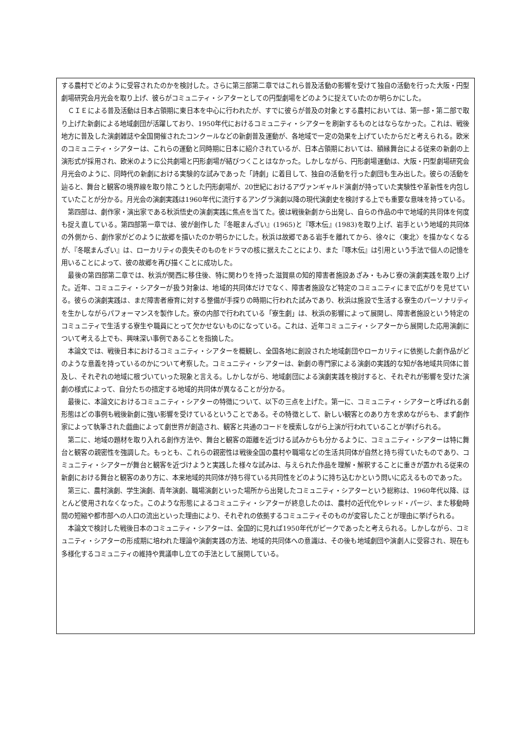する農村でどのように受容されたのかを検討した。さらに第三部第二章ではこれら普及活動の影響を受けて独自の活動を行った大阪・円型劇場研究会月光会を取り上げ、彼らがコミュニティ・シアターとしての円型劇場をどのように捉えていたのか明らかにした。
ＣＩＥによる普及活動は日本占領期に東日本を中心に行われたが、すでに彼らが普及の対象とする農村においては、第一部・第二部で取り上げた新劇による地域劇団が活躍しており、1950年代におけるコミュニティ・シアターを刷新するものとはならなかった。これは、戦後地方に普及した演劇雑誌や全国開催されたコンクールなどの新劇普及運動が、各地域で一定の効果を上げていたからだと考えられる。欧米のコミュニティ・シアターは、これらの運動と同時期に日本に紹介されているが、日本占領期においては、額縁舞台による従来の新劇の上演形式が採用され、欧米のように公共劇場と円形劇場が結びつくことはなかった。しかしながら、円形劇場運動は、大阪・円型劇場研究会月光会のように、同時代の新劇における実験的な試みであった「詩劇」に着目して、独自の活動を行った劇団も生み出した。彼らの活動を辿ると、舞台と観客の境界線を取り除こうとした円形劇場が、20世紀におけるアヴァンギャルド演劇が持っていた実験性や革新性を内包していたことが分かる。月光会の演劇実践は1960年代に流行するアングラ演劇以降の現代演劇史を検討する上でも重要な意味を持っている。
第四部は、劇作家・演出家である秋浜悟史の演劇実践に焦点を当てた。彼は戦後新劇から出発し、自らの作品の中で地域的共同体を何度も捉え直している。第四部第一章では、彼が創作した『冬眠まんざい』(1965)と『啄木伝』(1983)を取り上げ、岩手という地域的共同体の外側から、劇作家がどのように故郷を描いたのか明らかにした。秋浜は故郷である岩手を離れてから、徐々に〈東北〉を描かなくなるが、『冬眠まんざい』は、ローカリティの喪失そのものをドラマの核に据えたことにより、また『啄木伝』は引用という手法で個人の記憶を用いることによって、彼の故郷を再び描くことに成功した。
最後の第四部第二章では、秋浜が関西に移住後、特に関わりを持った滋賀県の知的障害者施設あざみ・もみじ寮の演劇実践を取り上げた。近年、コミュニティ・シアターが扱う対象は、地域的共同体だけでなく、障害者施設など特定のコミュニティにまで広がりを見せている。彼らの演劇実践は、まだ障害者療育に対する整備が手探りの時期に行われた試みであり、秋浜は施設で生活する寮生のパーソナリティを生かしながらパフォーマンスを製作した。寮の内部で行われている「寮生劇」は、秋浜の影響によって展開し、障害者施設という特定のコミュニティで生活する寮生や職員にとって欠かせないものになっている。これは、近年コミュニティ・シアターから展開した応用演劇について考える上でも、興味深い事例であることを指摘した。
本論文では、戦後日本におけるコミュニティ・シアターを概観し、全国各地に創設された地域劇団やローカリティに依拠した劇作品がどのような意義を持っているのかについて考察した。コミュニティ・シアターは、新劇の専門家による演劇の実践的な知が各地域共同体に普及し、それぞれの地域に根づいていった現象と言える。しかしながら、地域劇団による演劇実践を検討すると、それぞれが影響を受けた演劇の様式によって、自分たちの措定する地域的共同体が異なることが分かる。
最後に、本論文におけるコミュニティ・シアターの特徴について、以下の三点を上げた。第一に、コミュニティ・シアターと呼ばれる劇形態はどの事例も戦後新劇に強い影響を受けているということである。その特徴として、新しい観客とのあり方を求めながらも、まず劇作家によって執筆された戯曲によって劇世界が創造され、観客と共通のコードを模索しながら上演が行われていることが挙げられる。
第二に、地域の題材を取り入れる創作方法や、舞台と観客の距離を近づける試みからも分かるように、コミュニティ・シアターは特に舞台と観客の親密性を強調した。もっとも、これらの親密性は戦後全国の農村や職場などの生活共同体が自然と持ち得ていたものであり、コミュニティ・シアターが舞台と観客を近づけようと実践した様々な試みは、与えられた作品を理解・解釈することに重きが置かれる従来の新劇における舞台と観客のあり方に、本来地域的共同体が持ち得ている共同性をどのように持ち込むかという問いに応えるものであった。
第三に、農村演劇、学生演劇、青年演劇、職場演劇といった場所から出発したコミュニティ・シアターという総称は、1960年代以降、ほとんど使用されなくなった。このような形態によるコミュニティ・シアターが終息したのは、農村の近代化やレッド・パージ、また移動時間の短縮や都市部への人口の流出といった理由により、それぞれの依拠するコミュニティそのものが変容したことが理由に挙げられる。
本論文で検討した戦後日本のコミュニティ・シアターは、全国的に見れば1950年代がピークであったと考えられる。しかしながら、コミュニティ・シアターの形成期に培われた理論や演劇実践の方法、地域的共同体への意識は、その後も地域劇団や演劇人に受容され、現在も多様化するコミュニティの維持や異議申し立ての手法として展開している。